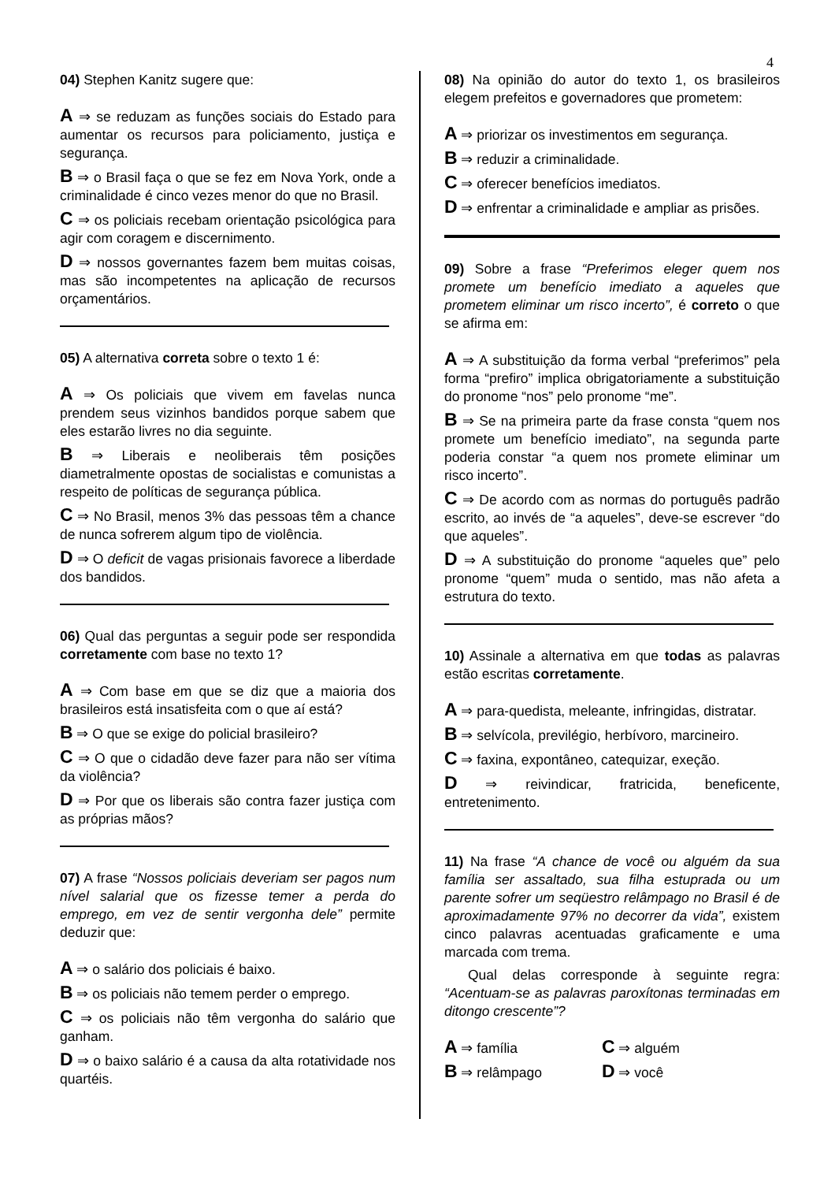4
04) Stephen Kanitz sugere que:
A ⇒ se reduzam as funções sociais do Estado para aumentar os recursos para policiamento, justiça e segurança.
B ⇒ o Brasil faça o que se fez em Nova York, onde a criminalidade é cinco vezes menor do que no Brasil.
C ⇒ os policiais recebam orientação psicológica para agir com coragem e discernimento.
D ⇒ nossos governantes fazem bem muitas coisas, mas são incompetentes na aplicação de recursos orçamentários.
05) A alternativa correta sobre o texto 1 é:
A ⇒ Os policiais que vivem em favelas nunca prendem seus vizinhos bandidos porque sabem que eles estarão livres no dia seguinte.
B ⇒ Liberais e neoliberais têm posições diametralmente opostas de socialistas e comunistas a respeito de políticas de segurança pública.
C ⇒ No Brasil, menos 3% das pessoas têm a chance de nunca sofrerem algum tipo de violência.
D ⇒ O deficit de vagas prisionais favorece a liberdade dos bandidos.
06) Qual das perguntas a seguir pode ser respondida corretamente com base no texto 1?
A ⇒ Com base em que se diz que a maioria dos brasileiros está insatisfeita com o que aí está?
B ⇒ O que se exige do policial brasileiro?
C ⇒ O que o cidadão deve fazer para não ser vítima da violência?
D ⇒ Por que os liberais são contra fazer justiça com as próprias mãos?
07) A frase “Nossos policiais deveriam ser pagos num nível salarial que os fizesse temer a perda do emprego, em vez de sentir vergonha dele” permite deduzir que:
A ⇒ o salário dos policiais é baixo.
B ⇒ os policiais não temem perder o emprego.
C ⇒ os policiais não têm vergonha do salário que ganham.
D ⇒ o baixo salário é a causa da alta rotatividade nos quartéis.
08) Na opinião do autor do texto 1, os brasileiros elegem prefeitos e governadores que prometem:
A ⇒ priorizar os investimentos em segurança.
B ⇒ reduzir a criminalidade.
C ⇒ oferecer benefícios imediatos.
D ⇒ enfrentar a criminalidade e ampliar as prisões.
09) Sobre a frase “Preferimos eleger quem nos promete um benefício imediato a aqueles que prometem eliminar um risco incerto”, é correto o que se afirma em:
A ⇒ A substituição da forma verbal “preferimos” pela forma “prefiro” implica obrigatoriamente a substituição do pronome “nos” pelo pronome “me”.
B ⇒ Se na primeira parte da frase consta “quem nos promete um benefício imediato”, na segunda parte poderia constar “a quem nos promete eliminar um risco incerto”.
C ⇒ De acordo com as normas do português padrão escrito, ao invés de “a aqueles”, deve-se escrever “do que aqueles”.
D ⇒ A substituição do pronome “aqueles que” pelo pronome “quem” muda o sentido, mas não afeta a estrutura do texto.
10) Assinale a alternativa em que todas as palavras estão escritas corretamente.
A ⇒ para-quedista, meleante, infringidas, distratar.
B ⇒ selvícola, previlégio, herbívoro, marcineiro.
C ⇒ faxina, expontâneo, catequizar, exeção.
D ⇒ reivindicar, fratricida, beneficente, entretenimento.
11) Na frase “A chance de você ou alguém da sua família ser assaltado, sua filha estuprada ou um parente sofrer um seqüestro relâmpago no Brasil é de aproximadamente 97% no decorrer da vida”, existem cinco palavras acentuadas graficamente e uma marcada com trema.
Qual delas corresponde à seguinte regra: “Acentuam-se as palavras paroxítonas terminadas em ditongo crescente”?
A ⇒ família
C ⇒ alguém
B ⇒ relâmpago
D ⇒ você